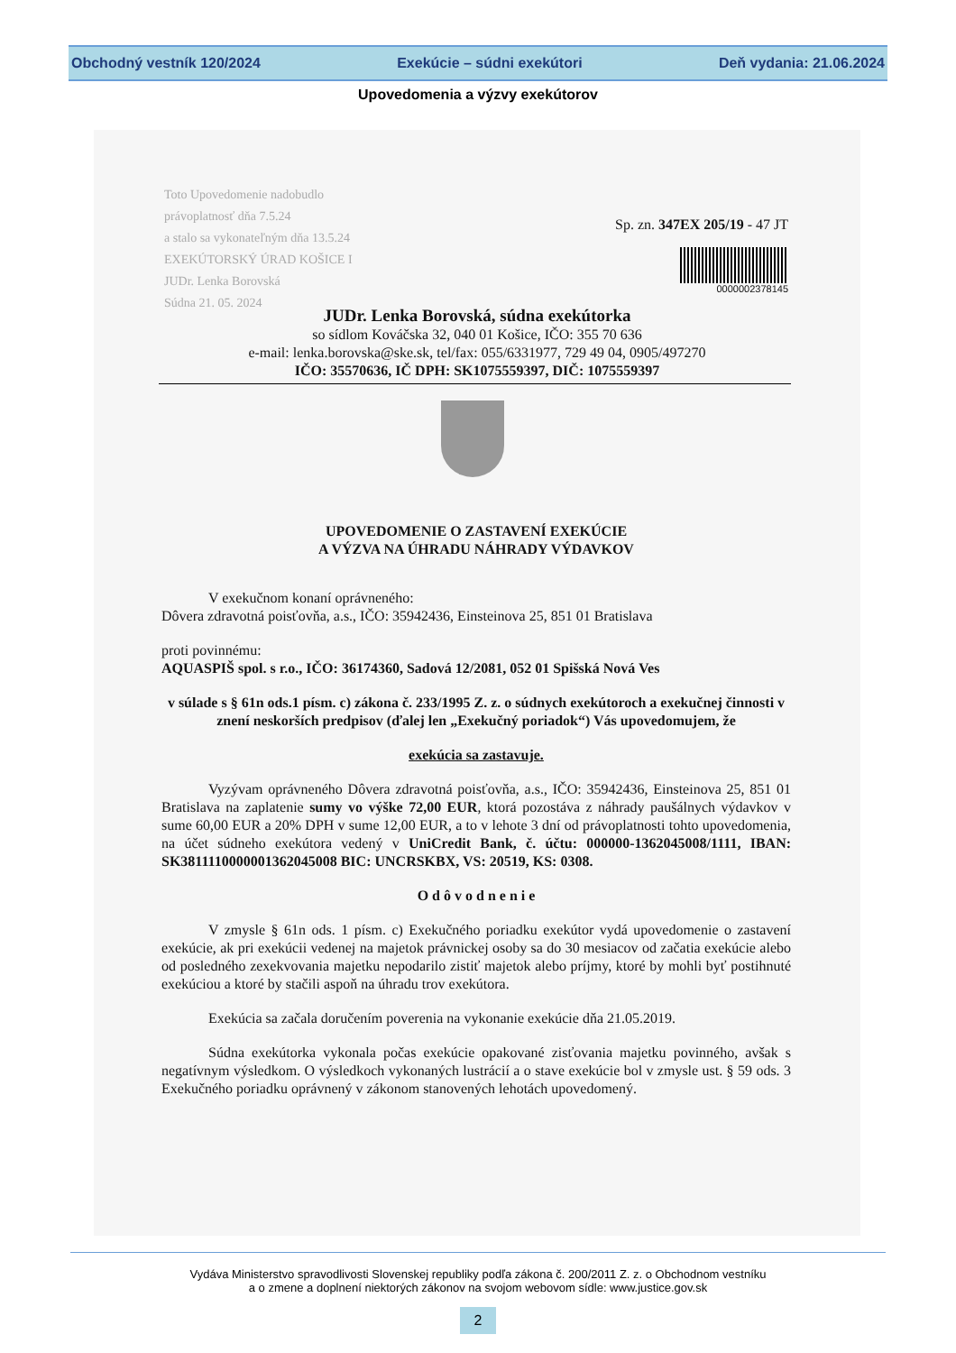Obchodný vestník 120/2024 Exekúcie – súdni exekútori Deň vydania: 21.06.2024
Upovedomenia a výzvy exekútorov
Toto Upovedomenie nadobudlo
právoplatnosť dňa 7.5.24
a stalo sa vykonateľným dňa 13.5.24
EXEKÚTORSKÝ ÚRAD KOŠICE I
JUDr. Lenka Borovská
Súdna 21. 05. 2024
Sp. zn. 347EX 205/19 - 47 JT
0000002378145
JUDr. Lenka Borovská, súdna exekútorka
so sídlom Kováčska 32, 040 01 Košice, IČO: 355 70 636
e-mail: lenka.borovska@ske.sk, tel/fax: 055/6331977, 729 49 04, 0905/497270
IČO: 35570636, IČ DPH: SK1075559397, DIČ: 1075559397
UPOVEDOMENIE O ZASTAVENÍ EXEKÚCIE
A VÝZVA NA ÚHRADU NÁHRADY VÝDAVKOV
V exekučnom konaní oprávneného:
Dôvera zdravotná poisťovňa, a.s., IČO: 35942436, Einsteinova 25, 851 01 Bratislava
proti povinnému:
AQUASPIŠ spol. s r.o., IČO: 36174360, Sadová 12/2081, 052 01 Spišská Nová Ves
v súlade s § 61n ods.1 písm. c) zákona č. 233/1995 Z. z. o súdnych exekútoroch a exekučnej činnosti v znení neskorších predpisov (ďalej len „Exekučný poriadok“) Vás upovedomujem, že
exekúcia sa zastavuje.
Vyzývam oprávneného Dôvera zdravotná poisťovňa, a.s., IČO: 35942436, Einsteinova 25, 851 01 Bratislava na zaplatenie sumy vo výške 72,00 EUR, ktorá pozostáva z náhrady paušálnych výdavkov v sume 60,00 EUR a 20% DPH v sume 12,00 EUR, a to v lehote 3 dní od právoplatnosti tohto upovedomenia, na účet súdneho exekútora vedený v UniCredit Bank, č. účtu: 000000-1362045008/1111, IBAN: SK3811110000001362045008 BIC: UNCRSKBX, VS: 20519, KS: 0308.
O d ô v o d n e n i e
V zmysle § 61n ods. 1 písm. c) Exekučného poriadku exekútor vydá upovedomenie o zastavení exekúcie, ak pri exekúcii vedenej na majetok právnickej osoby sa do 30 mesiacov od začatia exekúcie alebo od posledného zexekvovania majetku nepodarilo zistiť majetok alebo príjmy, ktoré by mohli byť postihnuté exekúciou a ktoré by stačili aspoň na úhradu trov exekútora.
Exekúcia sa začala doručením poverenia na vykonanie exekúcie dňa 21.05.2019.
Súdna exekútorka vykonala počas exekúcie opakované zisťovania majetku povinného, avšak s negatívnym výsledkom. O výsledkoch vykonaných lustrácií a o stave exekúcie bol v zmysle ust. § 59 ods. 3 Exekučného poriadku oprávnený v zákonom stanovených lehotách upovedomený.
Vydáva Ministerstvo spravodlivosti Slovenskej republiky podľa zákona č. 200/2011 Z. z. o Obchodnom vestníku
a o zmene a doplnení niektorých zákonov na svojom webovom sídle: www.justice.gov.sk
2